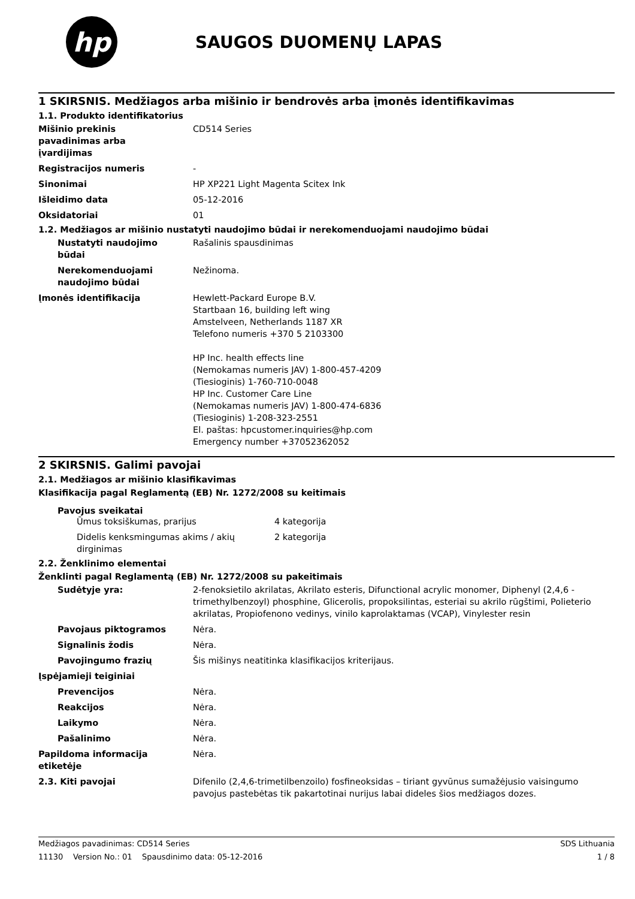hp
SAUGOS DUOMENŲ LAPAS
1 SKIRSNIS. Medžiagos arba mišinio ir bendrovės arba įmonės identifikavimas
1.1. Produkto identifikatorius
Mišinio prekinis
pavadinimas arba
įvardijimas
CD514 Series
Registracijos numeris -
Sinonimai HP XP221 Light Magenta Scitex Ink
Išleidimo data 05-12-2016
Oksidatoriai 01
1.2. Medžiagos ar mišinio nustatyti naudojimo būdai ir nerekomenduojami naudojimo būdai
Nustatyti naudojimo
būdai
Rašalinis spausdinimas
Nerekomenduojami
naudojimo būdai
Nežinoma.
Įmonės identifikacija Hewlett-Packard Europe B.V.
Startbaan 16, building left wing
Amstelveen, Netherlands 1187 XR
Telefono numeris +370 5 2103300
HP Inc. health effects line
(Nemokamas numeris JAV) 1-800-457-4209
(Tiesioginis) 1-760-710-0048
HP Inc. Customer Care Line
(Nemokamas numeris JAV) 1-800-474-6836
(Tiesioginis) 1-208-323-2551
El. paštas: hpcustomer.inquiries@hp.com
Emergency number +37052362052
2 SKIRSNIS. Galimi pavojai
2.1. Medžiagos ar mišinio klasifikavimas
Klasifikacija pagal Reglamentą (EB) Nr. 1272/2008 su keitimais
Pavojus sveikatai
Ūmus toksiškumas, prarijus 4 kategorija
Didelis kenksmingumas akims / akių
dirginimas
2 kategorija
2.2. Ženklinimo elementai
Ženklinti pagal Reglamentą (EB) Nr. 1272/2008 su pakeitimais
Sudėtyje yra: 2-fenoksietilo akrilatas, Akrilato esteris, Difunctional acrylic monomer, Diphenyl (2,4,6 - trimethylbenzoyl) phosphine, Glicerolis, propoksilintas, esteriai su akrilo rūgštimi, Polieterio akrilatas, Propiofenono vedinys, vinilo kaprolaktamas (VCAP), Vinylester resin
Pavojaus piktogramos Nėra.
Signalinis žodis Nėra.
Pavojingumo frazių Šis mišinys neatitinka klasifikacijos kriterijaus.
Įspėjamieji teiginiai
Prevencijos Nėra.
Reakcijos Nėra.
Laikymo Nėra.
Pašalinimo Nėra.
Papildoma informacija
etiketėje
Nėra.
2.3. Kiti pavojai Difenilo (2,4,6-trimetilbenzoilo) fosfineoksidas – tiriant gyvūnus sumažėjusio vaisingumo pavojus pastebėtas tik pakartotinai nurijus labai dideles šios medžiagos dozes.
Medžiagos pavadinimas: CD514 Series SDS Lithuania
11130 Version No.: 01 Spausdinimo data: 05-12-2016 1 / 8